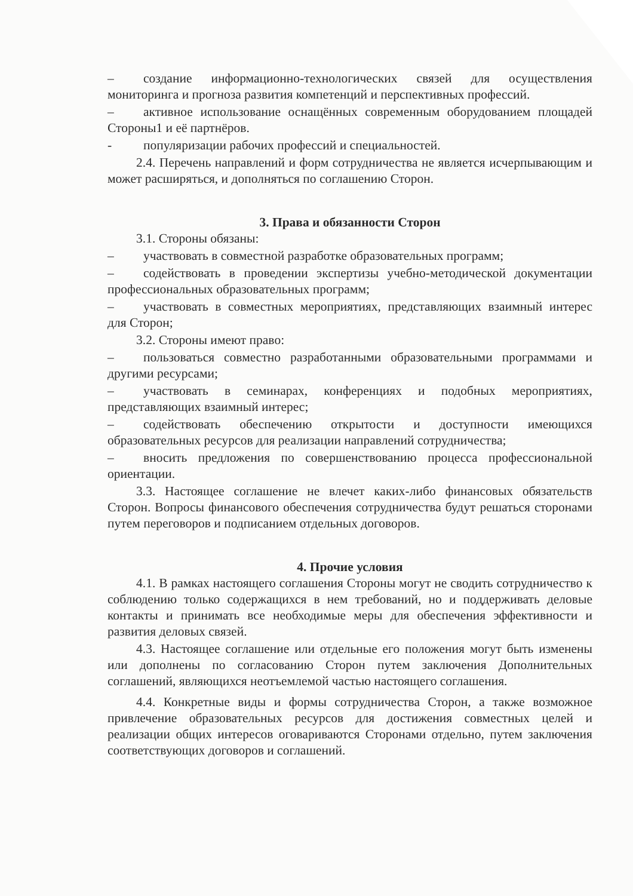– создание информационно-технологических связей для осуществления мониторинга и прогноза развития компетенций и перспективных профессий.
– активное использование оснащённых современным оборудованием площадей Стороны1 и её партнёров.
- популяризации рабочих профессий и специальностей.
2.4. Перечень направлений и форм сотрудничества не является исчерпывающим и может расширяться, и дополняться по соглашению Сторон.
3. Права и обязанности Сторон
3.1. Стороны обязаны:
– участвовать в совместной разработке образовательных программ;
– содействовать в проведении экспертизы учебно-методической документации профессиональных образовательных программ;
– участвовать в совместных мероприятиях, представляющих взаимный интерес для Сторон;
3.2. Стороны имеют право:
– пользоваться совместно разработанными образовательными программами и другими ресурсами;
– участвовать в семинарах, конференциях и подобных мероприятиях, представляющих взаимный интерес;
– содействовать обеспечению открытости и доступности имеющихся образовательных ресурсов для реализации направлений сотрудничества;
– вносить предложения по совершенствованию процесса профессиональной ориентации.
3.3. Настоящее соглашение не влечет каких-либо финансовых обязательств Сторон. Вопросы финансового обеспечения сотрудничества будут решаться сторонами путем переговоров и подписанием отдельных договоров.
4. Прочие условия
4.1. В рамках настоящего соглашения Стороны могут не сводить сотрудничество к соблюдению только содержащихся в нем требований, но и поддерживать деловые контакты и принимать все необходимые меры для обеспечения эффективности и развития деловых связей.
4.3. Настоящее соглашение или отдельные его положения могут быть изменены или дополнены по согласованию Сторон путем заключения Дополнительных соглашений, являющихся неотъемлемой частью настоящего соглашения.
4.4. Конкретные виды и формы сотрудничества Сторон, а также возможное привлечение образовательных ресурсов для достижения совместных целей и реализации общих интересов оговариваются Сторонами отдельно, путем заключения соответствующих договоров и соглашений.